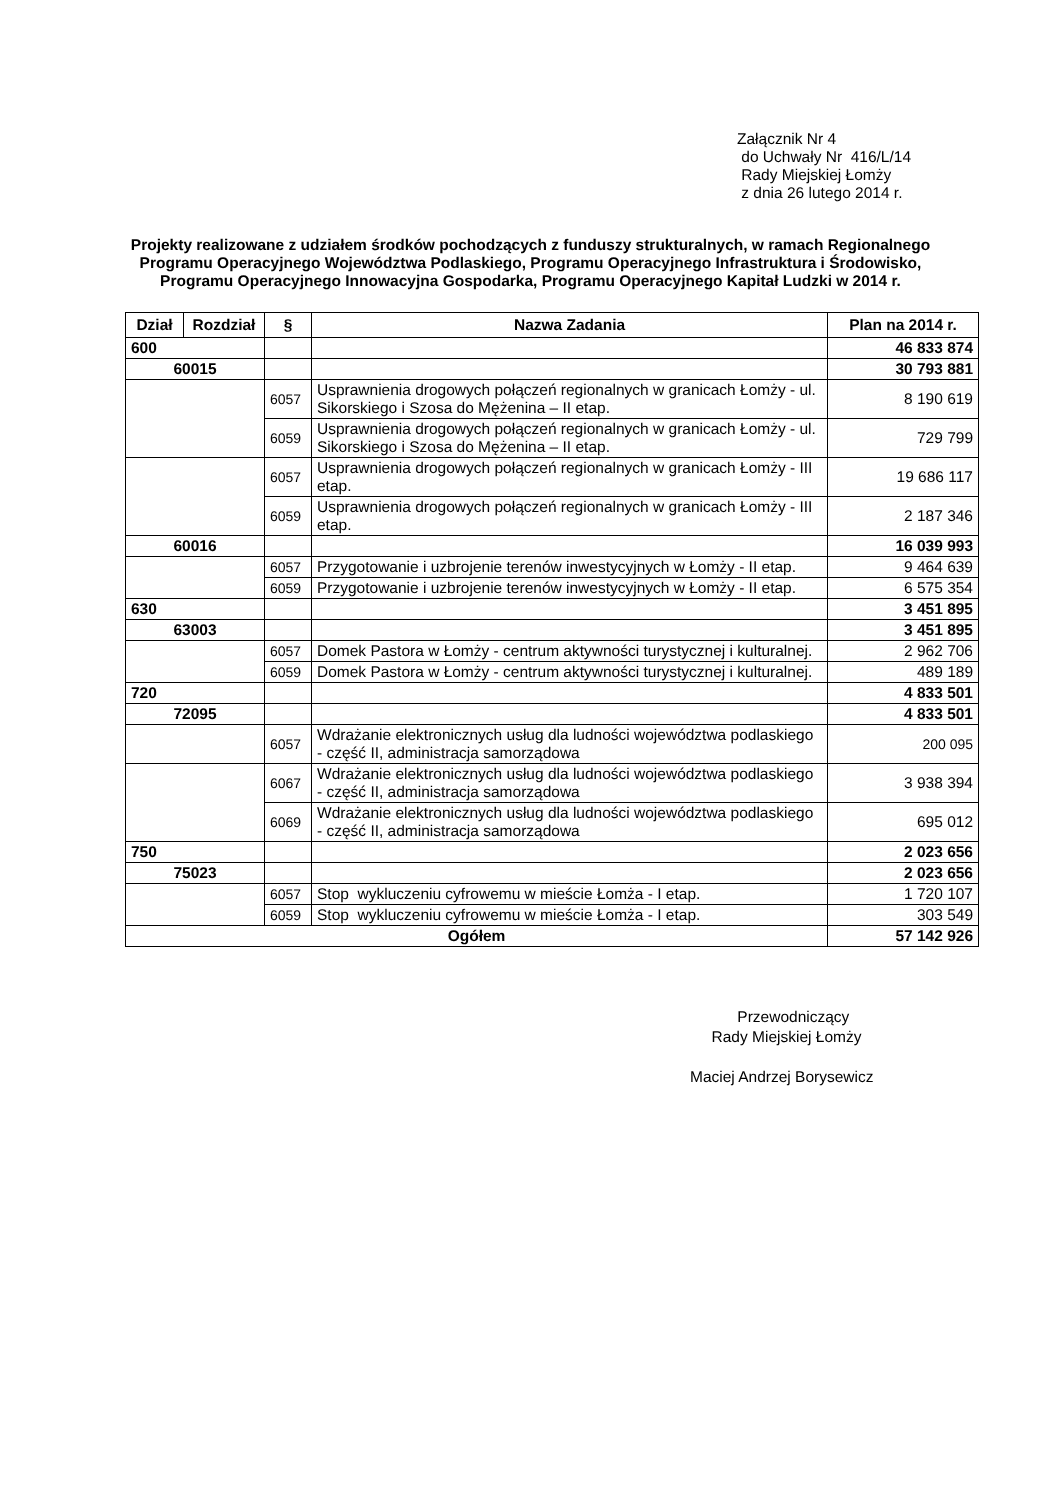Załącznik Nr 4
do Uchwały Nr 416/L/14
Rady Miejskiej Łomży
z dnia 26 lutego 2014 r.
Projekty realizowane z udziałem środków pochodzących z funduszy strukturalnych, w ramach Regionalnego Programu Operacyjnego Województwa Podlaskiego, Programu Operacyjnego Infrastruktura i Środowisko, Programu Operacyjnego Innowacyjna Gospodarka, Programu Operacyjnego Kapitał Ludzki w 2014 r.
| Dział | Rozdział | § | Nazwa Zadania | Plan na 2014 r. |
| --- | --- | --- | --- | --- |
| 600 | | | | 46 833 874 |
| 60015 | | | | 30 793 881 |
| | | 6057 | Usprawnienia drogowych połączeń regionalnych w granicach Łomży - ul. Sikorskiego i Szosa do Mężenina – II etap. | 8 190 619 |
| | | 6059 | Usprawnienia drogowych połączeń regionalnych w granicach Łomży - ul. Sikorskiego i Szosa do Mężenina – II etap. | 729 799 |
| | | 6057 | Usprawnienia drogowych połączeń regionalnych w granicach Łomży - III etap. | 19 686 117 |
| | | 6059 | Usprawnienia drogowych połączeń regionalnych w granicach Łomży - III etap. | 2 187 346 |
| 60016 | | | | 16 039 993 |
| | | 6057 | Przygotowanie i uzbrojenie terenów inwestycyjnych w Łomży - II etap. | 9 464 639 |
| | | 6059 | Przygotowanie i uzbrojenie terenów inwestycyjnych w Łomży - II etap. | 6 575 354 |
| 630 | | | | 3 451 895 |
| 63003 | | | | 3 451 895 |
| | | 6057 | Domek Pastora w Łomży - centrum aktywności turystycznej i kulturalnej. | 2 962 706 |
| | | 6059 | Domek Pastora w Łomży - centrum aktywności turystycznej i kulturalnej. | 489 189 |
| 720 | | | | 4 833 501 |
| 72095 | | | | 4 833 501 |
| | | 6057 | Wdrażanie elektronicznych usług dla ludności województwa podlaskiego - część II, administracja samorządowa | 200 095 |
| | | 6067 | Wdrażanie elektronicznych usług dla ludności województwa podlaskiego - część II, administracja samorządowa | 3 938 394 |
| | | 6069 | Wdrażanie elektronicznych usług dla ludności województwa podlaskiego - część II, administracja samorządowa | 695 012 |
| 750 | | | | 2 023 656 |
| 75023 | | | | 2 023 656 |
| | | 6057 | Stop wykluczeniu cyfrowemu w mieście Łomża - I etap. | 1 720 107 |
| | | 6059 | Stop wykluczeniu cyfrowemu w mieście Łomża - I etap. | 303 549 |
| Ogółem | | | | 57 142 926 |
Przewodniczący
Rady Miejskiej Łomży
Maciej Andrzej Borysewicz